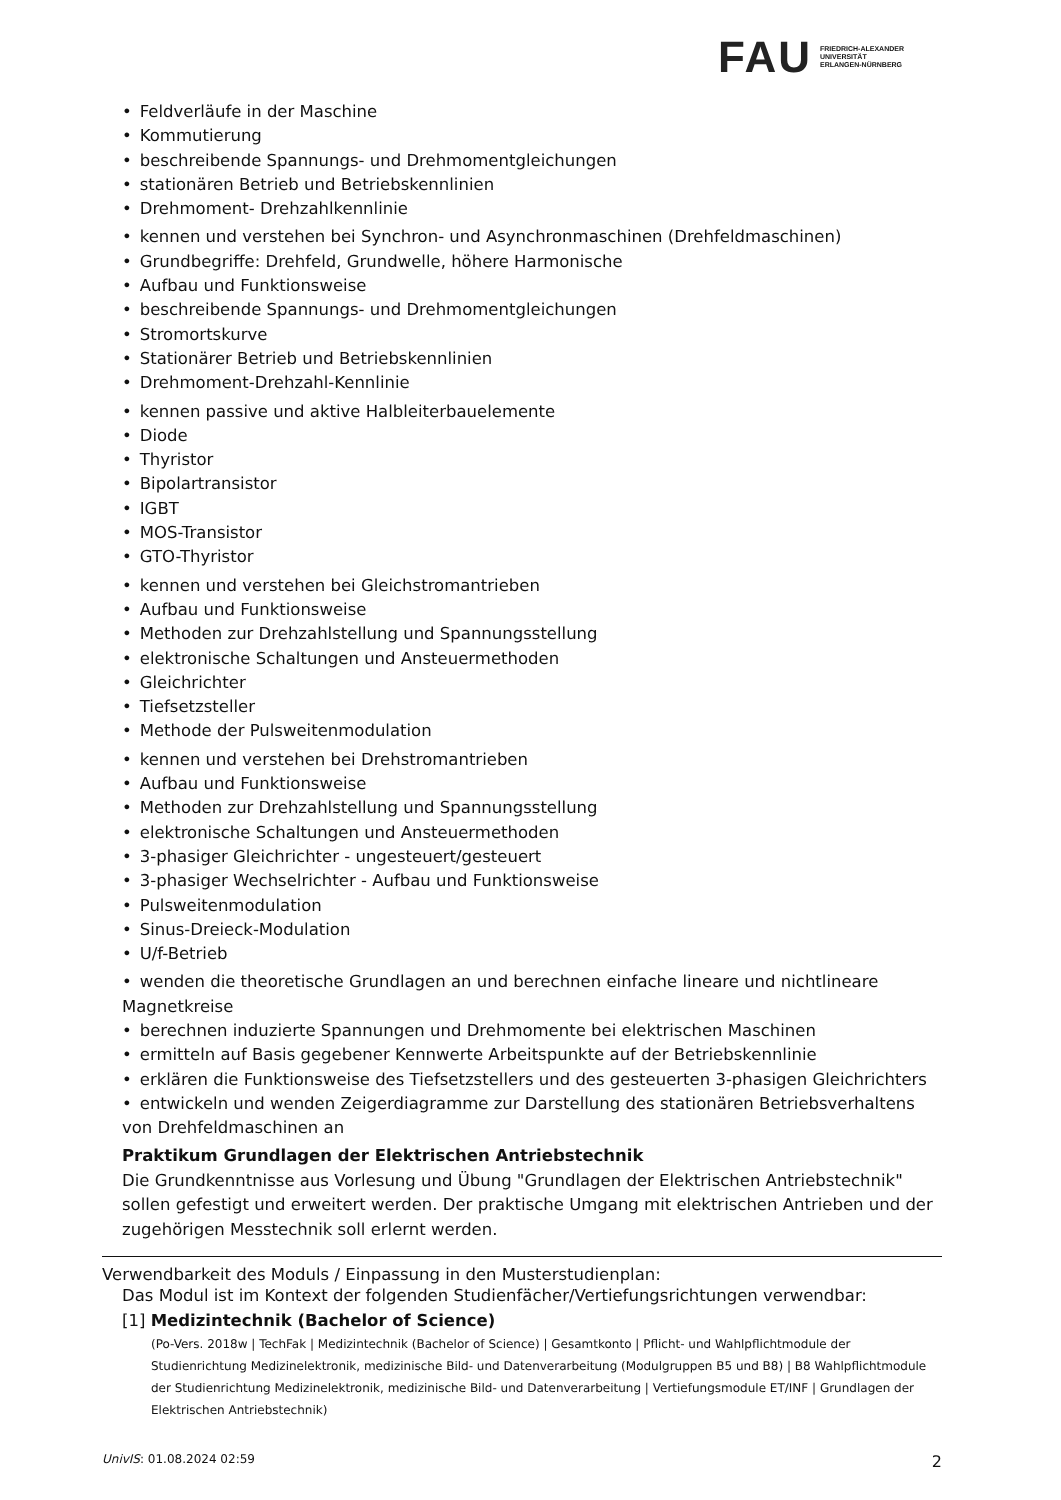FAU
FRIEDRICH-ALEXANDER
UNIVERSITÄT
ERLANGEN-NÜRNBERG
• Feldverläufe in der Maschine
• Kommutierung
• beschreibende Spannungs- und Drehmomentgleichungen
• stationären Betrieb und Betriebskennlinien
• Drehmoment- Drehzahlkennlinie
• kennen und verstehen bei Synchron- und Asynchronmaschinen (Drehfeldmaschinen)
• Grundbegriffe: Drehfeld, Grundwelle, höhere Harmonische
• Aufbau und Funktionsweise
• beschreibende Spannungs- und Drehmomentgleichungen
• Stromortskurve
• Stationärer Betrieb und Betriebskennlinien
• Drehmoment-Drehzahl-Kennlinie
• kennen passive und aktive Halbleiterbauelemente
• Diode
• Thyristor
• Bipolartransistor
• IGBT
• MOS-Transistor
• GTO-Thyristor
• kennen und verstehen bei Gleichstromantrieben
• Aufbau und Funktionsweise
• Methoden zur Drehzahlstellung und Spannungsstellung
• elektronische Schaltungen und Ansteuermethoden
• Gleichrichter
• Tiefsetzsteller
• Methode der Pulsweitenmodulation
• kennen und verstehen bei Drehstromantrieben
• Aufbau und Funktionsweise
• Methoden zur Drehzahlstellung und Spannungsstellung
• elektronische Schaltungen und Ansteuermethoden
• 3-phasiger Gleichrichter - ungesteuert/gesteuert
• 3-phasiger Wechselrichter - Aufbau und Funktionsweise
• Pulsweitenmodulation
• Sinus-Dreieck-Modulation
• U/f-Betrieb
• wenden die theoretische Grundlagen an und berechnen einfache lineare und nichtlineare Magnetkreise
• berechnen induzierte Spannungen und Drehmomente bei elektrischen Maschinen
• ermitteln auf Basis gegebener Kennwerte Arbeitspunkte auf der Betriebskennlinie
• erklären die Funktionsweise des Tiefsetzstellers und des gesteuerten 3-phasigen Gleichrichters
• entwickeln und wenden Zeigerdiagramme zur Darstellung des stationären Betriebsverhaltens von Drehfeldmaschinen an
Praktikum Grundlagen der Elektrischen Antriebstechnik
Die Grundkenntnisse aus Vorlesung und Übung "Grundlagen der Elektrischen Antriebstechnik" sollen gefestigt und erweitert werden. Der praktische Umgang mit elektrischen Antrieben und der zugehörigen Messtechnik soll erlernt werden.
Verwendbarkeit des Moduls / Einpassung in den Musterstudienplan:
Das Modul ist im Kontext der folgenden Studienfächer/Vertiefungsrichtungen verwendbar:
[1] Medizintechnik (Bachelor of Science)
(Po-Vers. 2018w | TechFak | Medizintechnik (Bachelor of Science) | Gesamtkonto | Pflicht- und Wahlpflichtmodule der Studienrichtung Medizinelektronik, medizinische Bild- und Datenverarbeitung (Modulgruppen B5 und B8) | B8 Wahlpflichtmodule der Studienrichtung Medizinelektronik, medizinische Bild- und Datenverarbeitung | Vertiefungsmodule ET/INF | Grundlagen der Elektrischen Antriebstechnik)
UnivIS: 01.08.2024 02:59 2